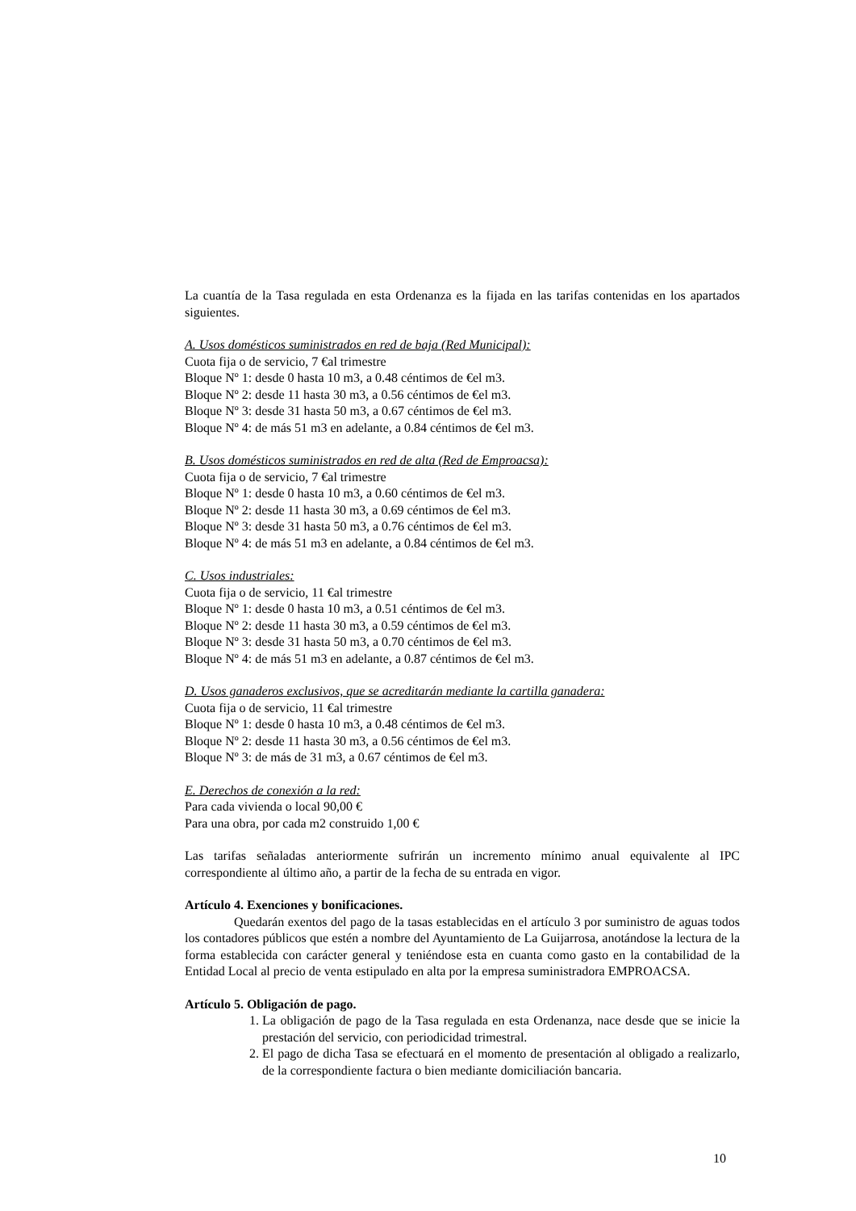La cuantía de la Tasa regulada en esta Ordenanza es la fijada en las tarifas contenidas en los apartados siguientes.
A. Usos domésticos suministrados en red de baja (Red Municipal):
Cuota fija o de servicio, 7 €al trimestre
Bloque Nº 1: desde 0 hasta 10 m3, a 0.48 céntimos de €el m3.
Bloque Nº 2: desde 11 hasta 30 m3, a 0.56 céntimos de €el m3.
Bloque Nº 3: desde 31 hasta 50 m3, a 0.67 céntimos de €el m3.
Bloque Nº 4: de más 51 m3 en adelante, a 0.84 céntimos de €el m3.
B. Usos domésticos suministrados en red de alta (Red de Emproacsa):
Cuota fija o de servicio, 7 €al trimestre
Bloque Nº 1: desde 0 hasta 10 m3, a 0.60 céntimos de €el m3.
Bloque Nº 2: desde 11 hasta 30 m3, a 0.69 céntimos de €el m3.
Bloque Nº 3: desde 31 hasta 50 m3, a 0.76 céntimos de €el m3.
Bloque Nº 4: de más 51 m3 en adelante, a 0.84 céntimos de €el m3.
C. Usos industriales:
Cuota fija o de servicio, 11 €al trimestre
Bloque Nº 1: desde 0 hasta 10 m3, a 0.51 céntimos de €el m3.
Bloque Nº 2: desde 11 hasta 30 m3, a 0.59 céntimos de €el m3.
Bloque Nº 3: desde 31 hasta 50 m3, a 0.70 céntimos de €el m3.
Bloque Nº 4: de más 51 m3 en adelante, a 0.87 céntimos de €el m3.
D. Usos ganaderos exclusivos, que se acreditarán mediante la cartilla ganadera:
Cuota fija o de servicio, 11 €al trimestre
Bloque Nº 1: desde 0 hasta 10 m3, a 0.48 céntimos de €el m3.
Bloque Nº 2: desde 11 hasta 30 m3, a 0.56 céntimos de €el m3.
Bloque Nº 3: de más de 31 m3, a 0.67 céntimos de €el m3.
E. Derechos de conexión a la red:
Para cada vivienda o local 90,00 €
Para una obra, por cada m2 construido 1,00 €
Las tarifas señaladas anteriormente sufrirán un incremento mínimo anual equivalente al IPC correspondiente al último año, a partir de la fecha de su entrada en vigor.
Artículo 4. Exenciones y bonificaciones.
Quedarán exentos del pago de la tasas establecidas en el artículo 3 por suministro de aguas todos los contadores públicos que estén a nombre del Ayuntamiento de La Guijarrosa, anotándose la lectura de la forma establecida con carácter general y teniéndose esta en cuanta como gasto en la contabilidad de la Entidad Local al precio de venta estipulado en alta por la empresa suministradora EMPROACSA.
Artículo 5. Obligación de pago.
1. La obligación de pago de la Tasa regulada en esta Ordenanza, nace desde que se inicie la prestación del servicio, con periodicidad trimestral.
2. El pago de dicha Tasa se efectuará en el momento de presentación al obligado a realizarlo, de la correspondiente factura o bien mediante domiciliación bancaria.
10